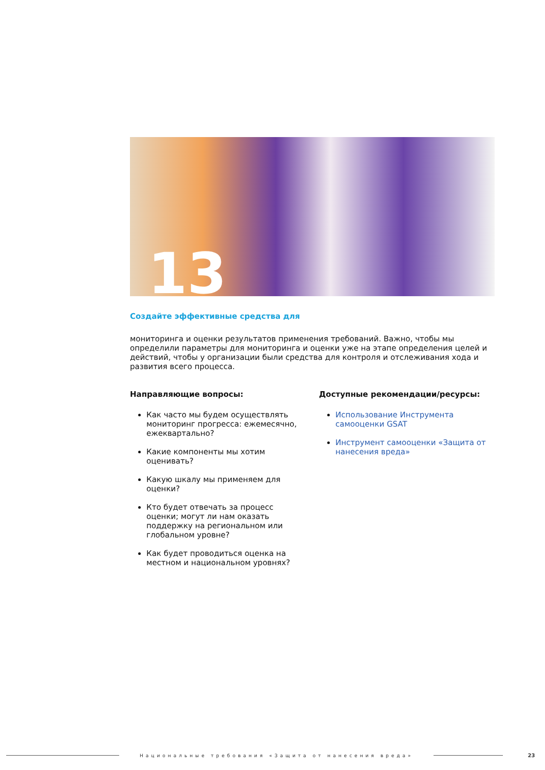13
Создайте эффективные средства для
мониторинга и оценки результатов применения требований. Важно, чтобы мы определили параметры для мониторинга и оценки уже на этапе определения целей и действий, чтобы у организации были средства для контроля и отслеживания хода и развития всего процесса.
Направляющие вопросы:
Как часто мы будем осуществлять мониторинг прогресса: ежемесячно, ежеквартально?
Какие компоненты мы хотим оценивать?
Какую шкалу мы применяем для оценки?
Кто будет отвечать за процесс оценки; могут ли нам оказать поддержку на региональном или глобальном уровне?
Как будет проводиться оценка на местном и национальном уровнях?
Доступные рекомендации/ресурсы:
Использование Инструмента самооценки GSAT
Инструмент самооценки «Защита от нанесения вреда»
Национальные требования «Защита от нанесения вреда»
23